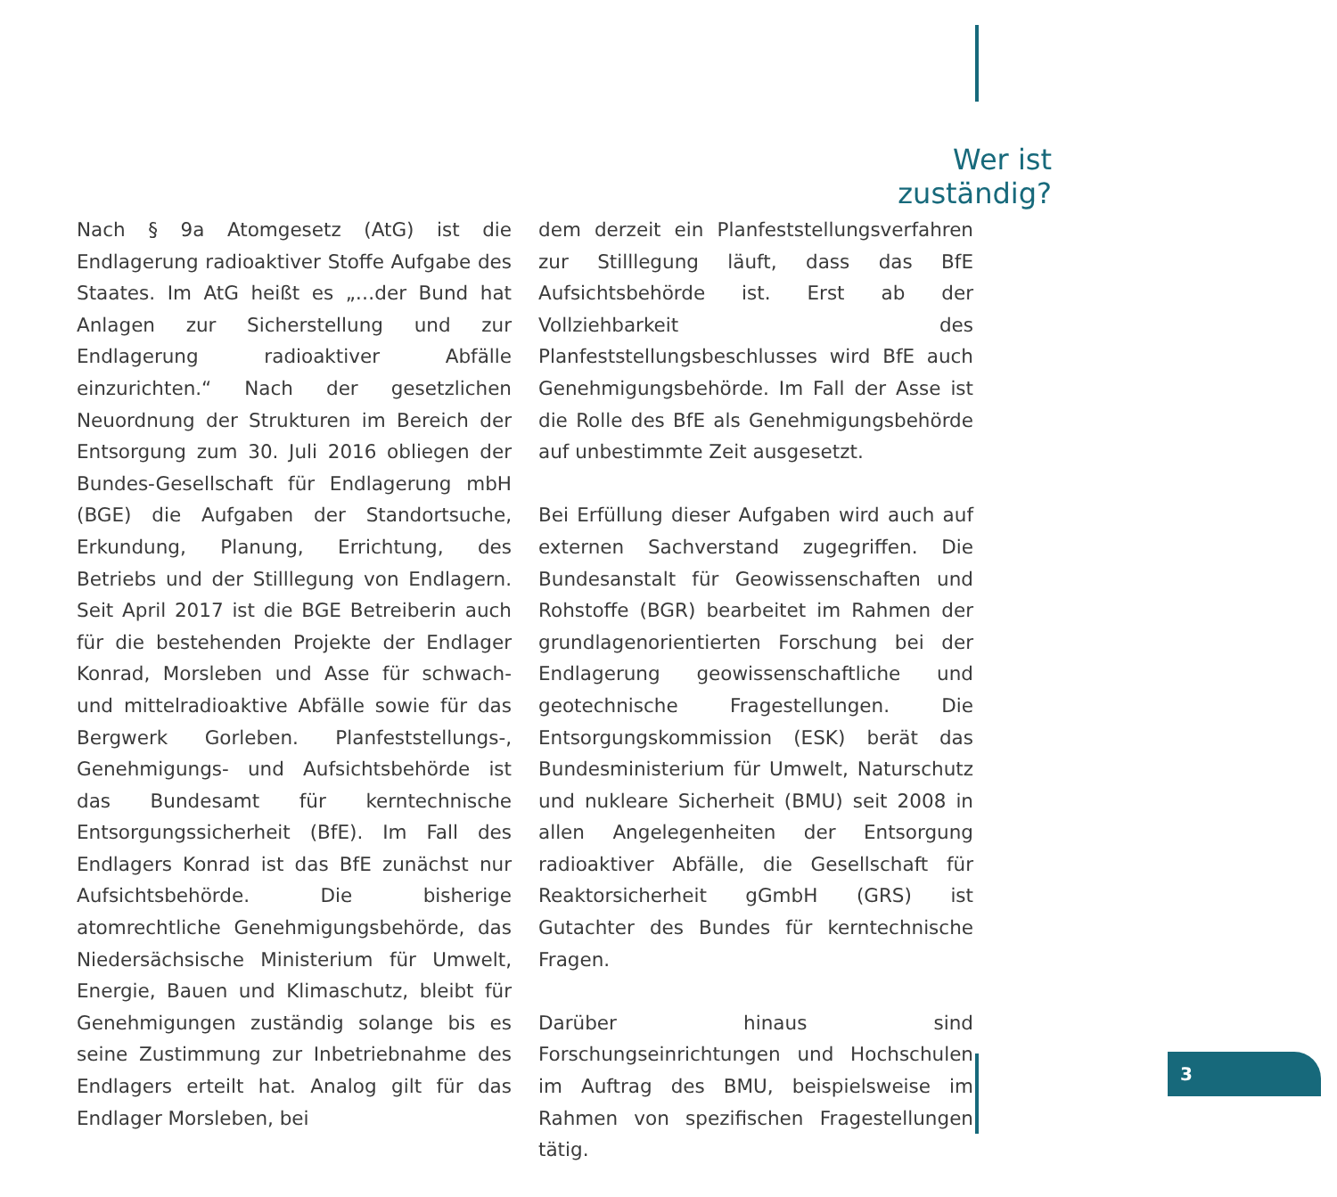Wer ist zuständig?
Nach § 9a Atomgesetz (AtG) ist die Endlagerung radioaktiver Stoffe Aufgabe des Staates. Im AtG heißt es „…der Bund hat Anlagen zur Sicherstellung und zur Endlagerung radioaktiver Abfälle einzurichten.“ Nach der gesetzlichen Neuordnung der Strukturen im Bereich der Entsorgung zum 30. Juli 2016 obliegen der Bundes-Gesellschaft für Endlagerung mbH (BGE) die Aufgaben der Standortsuche, Erkundung, Planung, Errichtung, des Betriebs und der Stilllegung von Endlagern. Seit April 2017 ist die BGE Betreiberin auch für die bestehenden Projekte der Endlager Konrad, Morsleben und Asse für schwach- und mittelradioaktive Abfälle sowie für das Bergwerk Gorleben. Planfeststellungs-, Genehmigungs- und Aufsichtsbehörde ist das Bundesamt für kerntechnische Entsorgungssicherheit (BfE). Im Fall des Endlagers Konrad ist das BfE zunächst nur Aufsichtsbehörde. Die bisherige atomrechtliche Genehmigungsbehörde, das Niedersächsische Ministerium für Umwelt, Energie, Bauen und Klimaschutz, bleibt für Genehmigungen zuständig solange bis es seine Zustimmung zur Inbetriebnahme des Endlagers erteilt hat. Analog gilt für das Endlager Morsleben, bei
dem derzeit ein Planfeststellungsverfahren zur Stilllegung läuft, dass das BfE Aufsichtsbehörde ist. Erst ab der Vollziehbarkeit des Planfeststellungsbeschlusses wird BfE auch Genehmigungsbehörde. Im Fall der Asse ist die Rolle des BfE als Genehmigungsbehörde auf unbestimmte Zeit ausgesetzt.
Bei Erfüllung dieser Aufgaben wird auch auf externen Sachverstand zugegriffen. Die Bundesanstalt für Geowissenschaften und Rohstoffe (BGR) bearbeitet im Rahmen der grundlagenorientierten Forschung bei der Endlagerung geowissenschaftliche und geotechnische Fragestellungen. Die Entsorgungskommission (ESK) berät das Bundesministerium für Umwelt, Naturschutz und nukleare Sicherheit (BMU) seit 2008 in allen Angelegenheiten der Entsorgung radioaktiver Abfälle, die Gesellschaft für Reaktorsicherheit gGmbH (GRS) ist Gutachter des Bundes für kerntechnische Fragen.
Darüber hinaus sind Forschungseinrichtungen und Hochschulen im Auftrag des BMU, beispielsweise im Rahmen von spezifischen Fragestellungen tätig.
3